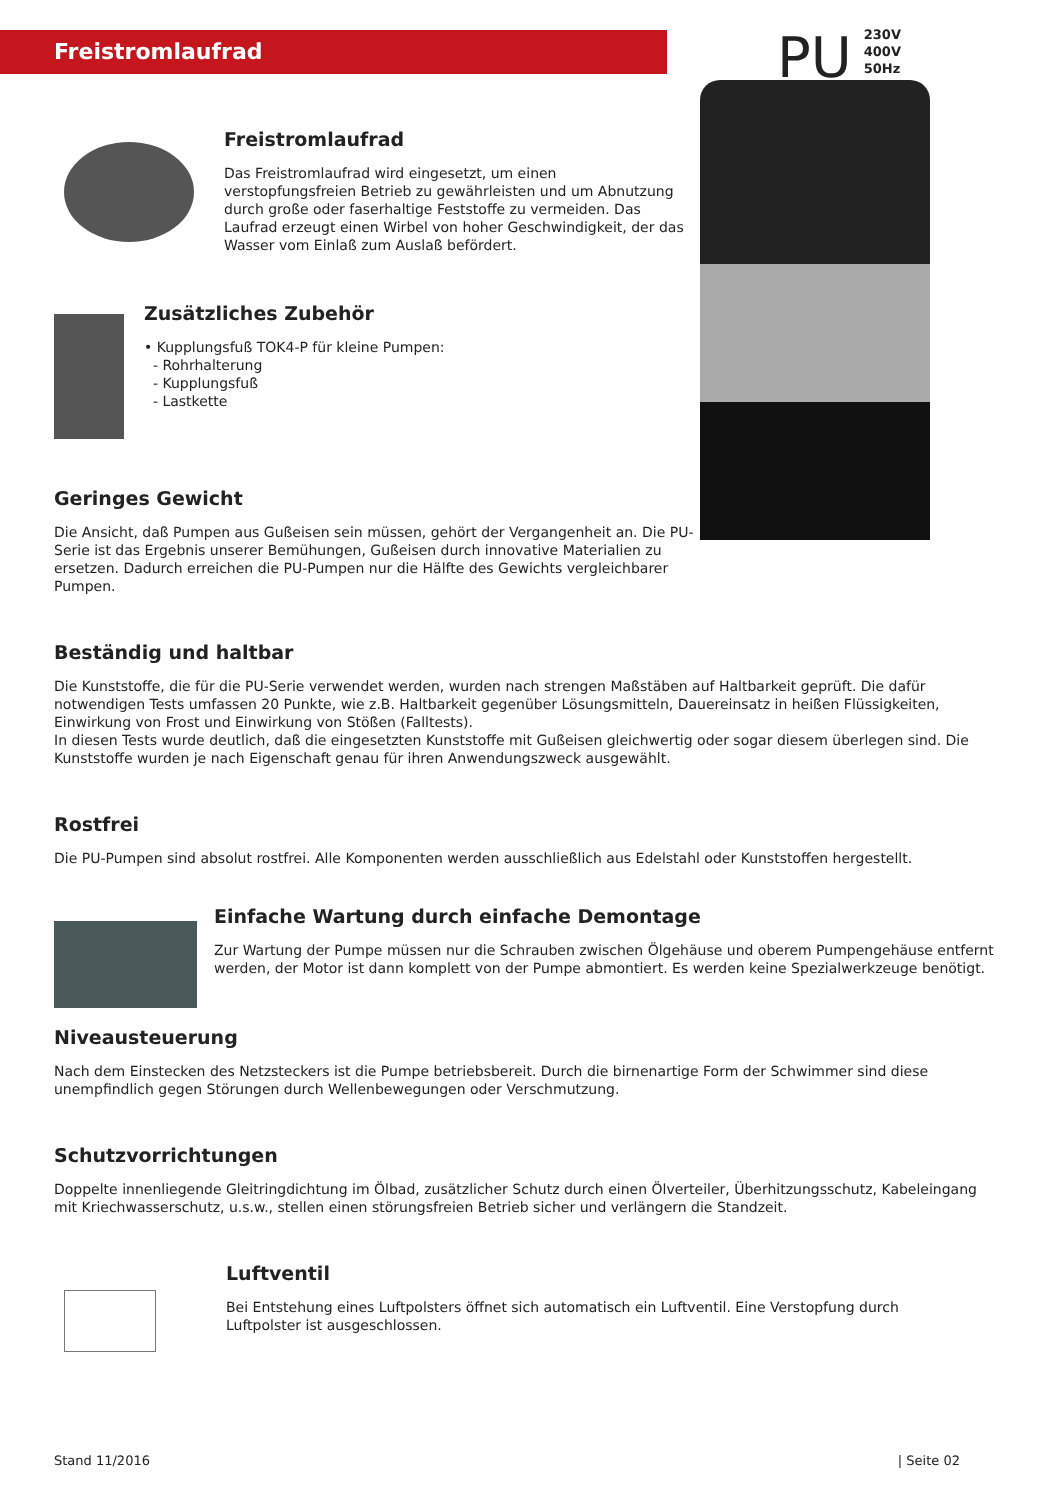Freistromlaufrad
PU
230V
400V
50Hz
Freistromlaufrad
Das Freistromlaufrad wird eingesetzt, um einen verstopfungsfreien Betrieb zu gewährleisten und um Abnutzung durch große oder faserhaltige Feststoffe zu vermeiden. Das Laufrad erzeugt einen Wirbel von hoher Geschwindigkeit, der das Wasser vom Einlaß zum Auslaß befördert.
Zusätzliches Zubehör
• Kupplungsfuß TOK4-P für kleine Pumpen:
- Rohrhalterung
- Kupplungsfuß
- Lastkette
Geringes Gewicht
Die Ansicht, daß Pumpen aus Gußeisen sein müssen, gehört der Vergangenheit an. Die PU-Serie ist das Ergebnis unserer Bemühungen, Gußeisen durch innovative Materialien zu ersetzen. Dadurch erreichen die PU-Pumpen nur die Hälfte des Gewichts vergleichbarer Pumpen.
Beständig und haltbar
Die Kunststoffe, die für die PU-Serie verwendet werden, wurden nach strengen Maßstäben auf Haltbarkeit geprüft. Die dafür notwendigen Tests umfassen 20 Punkte, wie z.B. Haltbarkeit gegenüber Lösungsmitteln, Dauereinsatz in heißen Flüssigkeiten, Einwirkung von Frost und Einwirkung von Stößen (Falltests).
In diesen Tests wurde deutlich, daß die eingesetzten Kunststoffe mit Gußeisen gleichwertig oder sogar diesem überlegen sind. Die Kunststoffe wurden je nach Eigenschaft genau für ihren Anwendungszweck ausgewählt.
Rostfrei
Die PU-Pumpen sind absolut rostfrei. Alle Komponenten werden ausschließlich aus Edelstahl oder Kunststoffen hergestellt.
Einfache Wartung durch einfache Demontage
Zur Wartung der Pumpe müssen nur die Schrauben zwischen Ölgehäuse und oberem Pumpengehäuse entfernt werden, der Motor ist dann komplett von der Pumpe abmontiert. Es werden keine Spezialwerkzeuge benötigt.
Niveausteuerung
Nach dem Einstecken des Netzsteckers ist die Pumpe betriebsbereit. Durch die birnenartige Form der Schwimmer sind diese unempfindlich gegen Störungen durch Wellenbewegungen oder Verschmutzung.
Schutzvorrichtungen
Doppelte innenliegende Gleitringdichtung im Ölbad, zusätzlicher Schutz durch einen Ölverteiler, Überhitzungsschutz, Kabeleingang mit Kriechwasserschutz, u.s.w., stellen einen störungsfreien Betrieb sicher und verlängern die Standzeit.
Luftventil
Bei Entstehung eines Luftpolsters öffnet sich automatisch ein Luftventil. Eine Verstopfung durch Luftpolster ist ausgeschlossen.
Stand 11/2016 | Seite 02